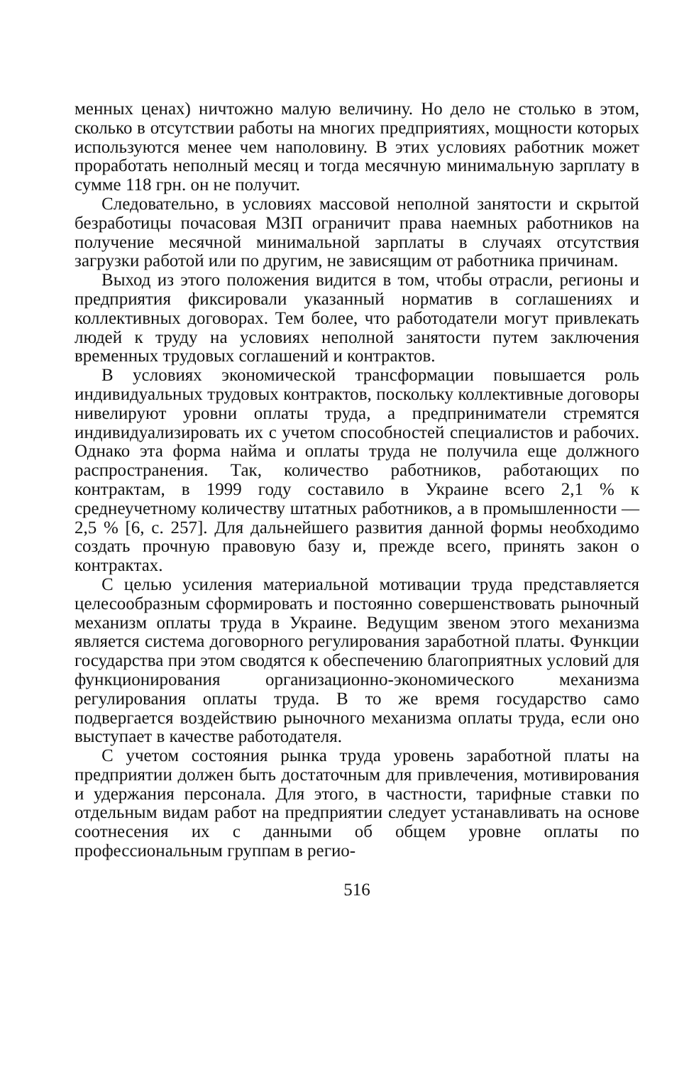менных ценах) ничтожно малую величину. Но дело не столько в этом, сколько в отсутствии работы на многих предприятиях, мощности которых используются менее чем наполовину. В этих условиях работник может проработать неполный месяц и тогда месячную минимальную зарплату в сумме 118 грн. он не получит.
Следовательно, в условиях массовой неполной занятости и скрытой безработицы почасовая МЗП ограничит права наемных работников на получение месячной минимальной зарплаты в случаях отсутствия загрузки работой или по другим, не зависящим от работника причинам.
Выход из этого положения видится в том, чтобы отрасли, регионы и предприятия фиксировали указанный норматив в соглашениях и коллективных договорах. Тем более, что работодатели могут привлекать людей к труду на условиях неполной занятости путем заключения временных трудовых соглашений и контрактов.
В условиях экономической трансформации повышается роль индивидуальных трудовых контрактов, поскольку коллективные договоры нивелируют уровни оплаты труда, а предприниматели стремятся индивидуализировать их с учетом способностей специалистов и рабочих. Однако эта форма найма и оплаты труда не получила еще должного распространения. Так, количество работников, работающих по контрактам, в 1999 году составило в Украине всего 2,1 % к среднеучетному количеству штатных работников, а в промышленности — 2,5 % [6, с. 257]. Для дальнейшего развития данной формы необходимо создать прочную правовую базу и, прежде всего, принять закон о контрактах.
С целью усиления материальной мотивации труда представляется целесообразным сформировать и постоянно совершенствовать рыночный механизм оплаты труда в Украине. Ведущим звеном этого механизма является система договорного регулирования заработной платы. Функции государства при этом сводятся к обеспечению благоприятных условий для функционирования организационно-экономического механизма регулирования оплаты труда. В то же время государство само подвергается воздействию рыночного механизма оплаты труда, если оно выступает в качестве работодателя.
С учетом состояния рынка труда уровень заработной платы на предприятии должен быть достаточным для привлечения, мотивирования и удержания персонала. Для этого, в частности, тарифные ставки по отдельным видам работ на предприятии следует устанавливать на основе соотнесения их с данными об общем уровне оплаты по профессиональным группам в регио-
516